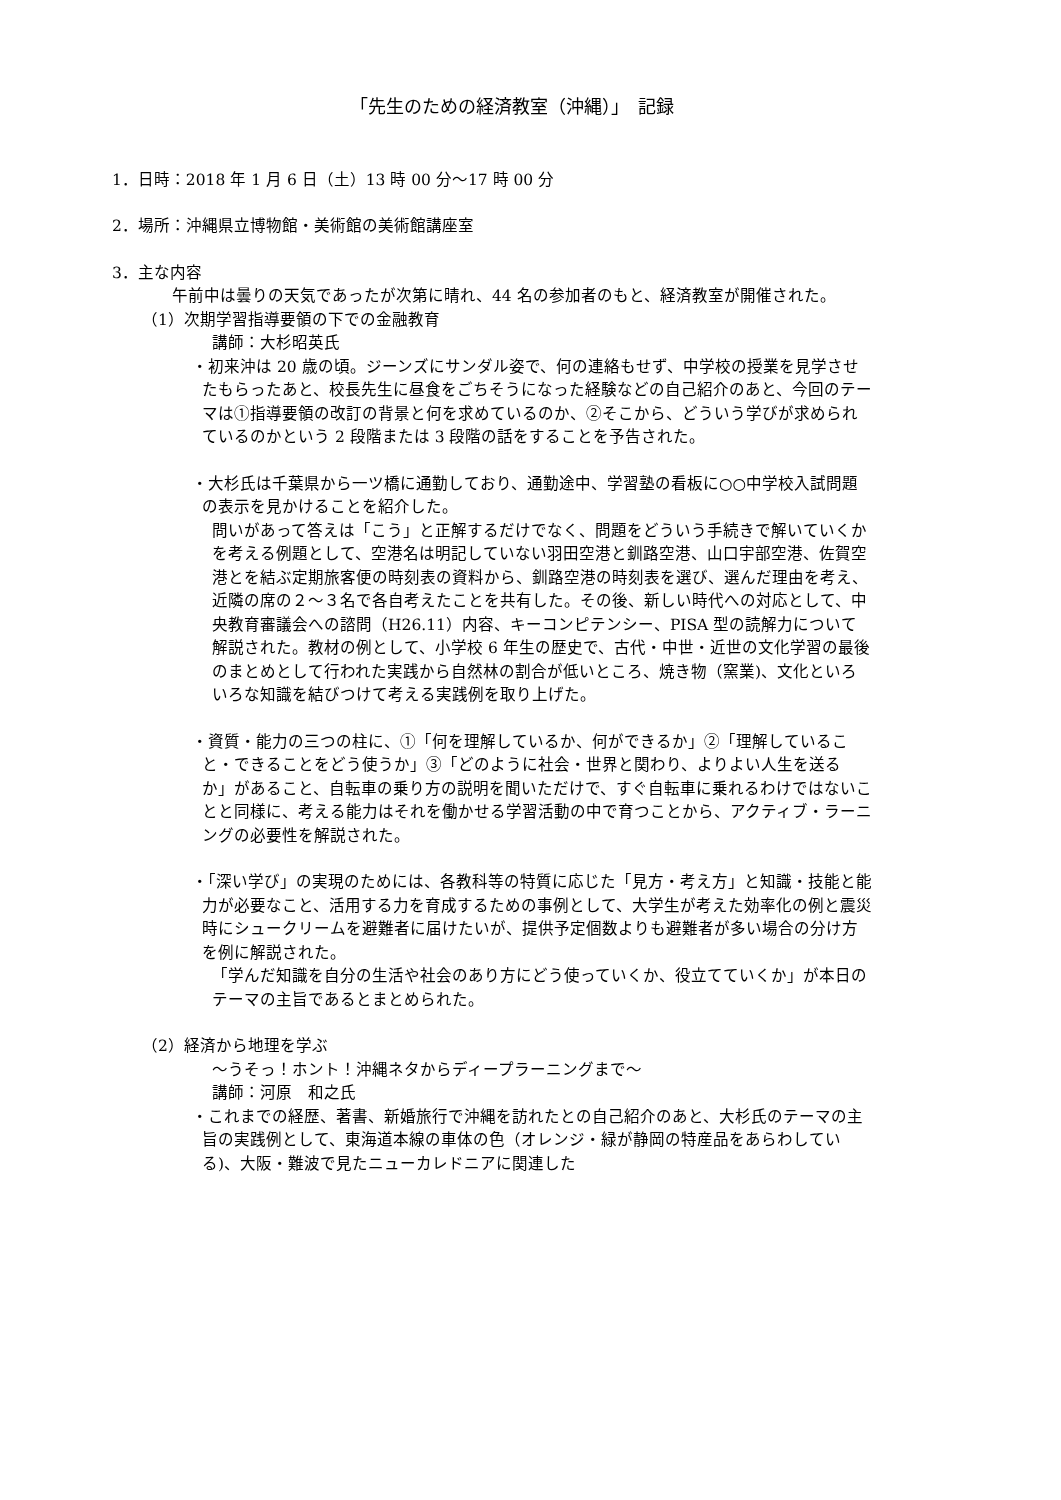「先生のための経済教室（沖縄）」　記録
1．日時：2018 年 1 月 6 日（土）13 時 00 分～17 時 00 分
2．場所：沖縄県立博物館・美術館の美術館講座室
3．主な内容
午前中は曇りの天気であったが次第に晴れ、44 名の参加者のもと、経済教室が開催された。
（1）次期学習指導要領の下での金融教育
講師：大杉昭英氏
・初来沖は 20 歳の頃。ジーンズにサンダル姿で、何の連絡もせず、中学校の授業を見学させたもらったあと、校長先生に昼食をごちそうになった経験などの自己紹介のあと、今回のテーマは①指導要領の改訂の背景と何を求めているのか、②そこから、どういう学びが求められているのかという 2 段階または 3 段階の話をすることを予告された。
・大杉氏は千葉県から一ツ橋に通勤しており、通勤途中、学習塾の看板に○○中学校入試問題の表示を見かけることを紹介した。
問いがあって答えは「こう」と正解するだけでなく、問題をどういう手続きで解いていくかを考える例題として、空港名は明記していない羽田空港と釧路空港、山口宇部空港、佐賀空港とを結ぶ定期旅客便の時刻表の資料から、釧路空港の時刻表を選び、選んだ理由を考え、近隣の席の２～３名で各自考えたことを共有した。その後、新しい時代への対応として、中央教育審議会への諮問（H26.11）内容、キーコンピテンシー、PISA 型の読解力について解説された。教材の例として、小学校 6 年生の歴史で、古代・中世・近世の文化学習の最後のまとめとして行われた実践から自然林の割合が低いところ、焼き物（窯業)、文化といろいろな知識を結びつけて考える実践例を取り上げた。
・資質・能力の三つの柱に、①「何を理解しているか、何ができるか」②「理解していること・できることをどう使うか」③「どのように社会・世界と関わり、よりよい人生を送るか」があること、自転車の乗り方の説明を聞いただけで、すぐ自転車に乗れるわけではないことと同様に、考える能力はそれを働かせる学習活動の中で育つことから、アクティブ・ラーニングの必要性を解説された。
・「深い学び」の実現のためには、各教科等の特質に応じた「見方・考え方」と知識・技能と能力が必要なこと、活用する力を育成するための事例として、大学生が考えた効率化の例と震災時にシュークリームを避難者に届けたいが、提供予定個数よりも避難者が多い場合の分け方を例に解説された。
「学んだ知識を自分の生活や社会のあり方にどう使っていくか、役立てていくか」が本日のテーマの主旨であるとまとめられた。
（2）経済から地理を学ぶ
～うそっ！ホント！沖縄ネタからディープラーニングまで～
講師：河原　和之氏
・これまでの経歴、著書、新婚旅行で沖縄を訪れたとの自己紹介のあと、大杉氏のテーマの主旨の実践例として、東海道本線の車体の色（オレンジ・緑が静岡の特産品をあらわしている)、大阪・難波で見たニューカレドニアに関連した